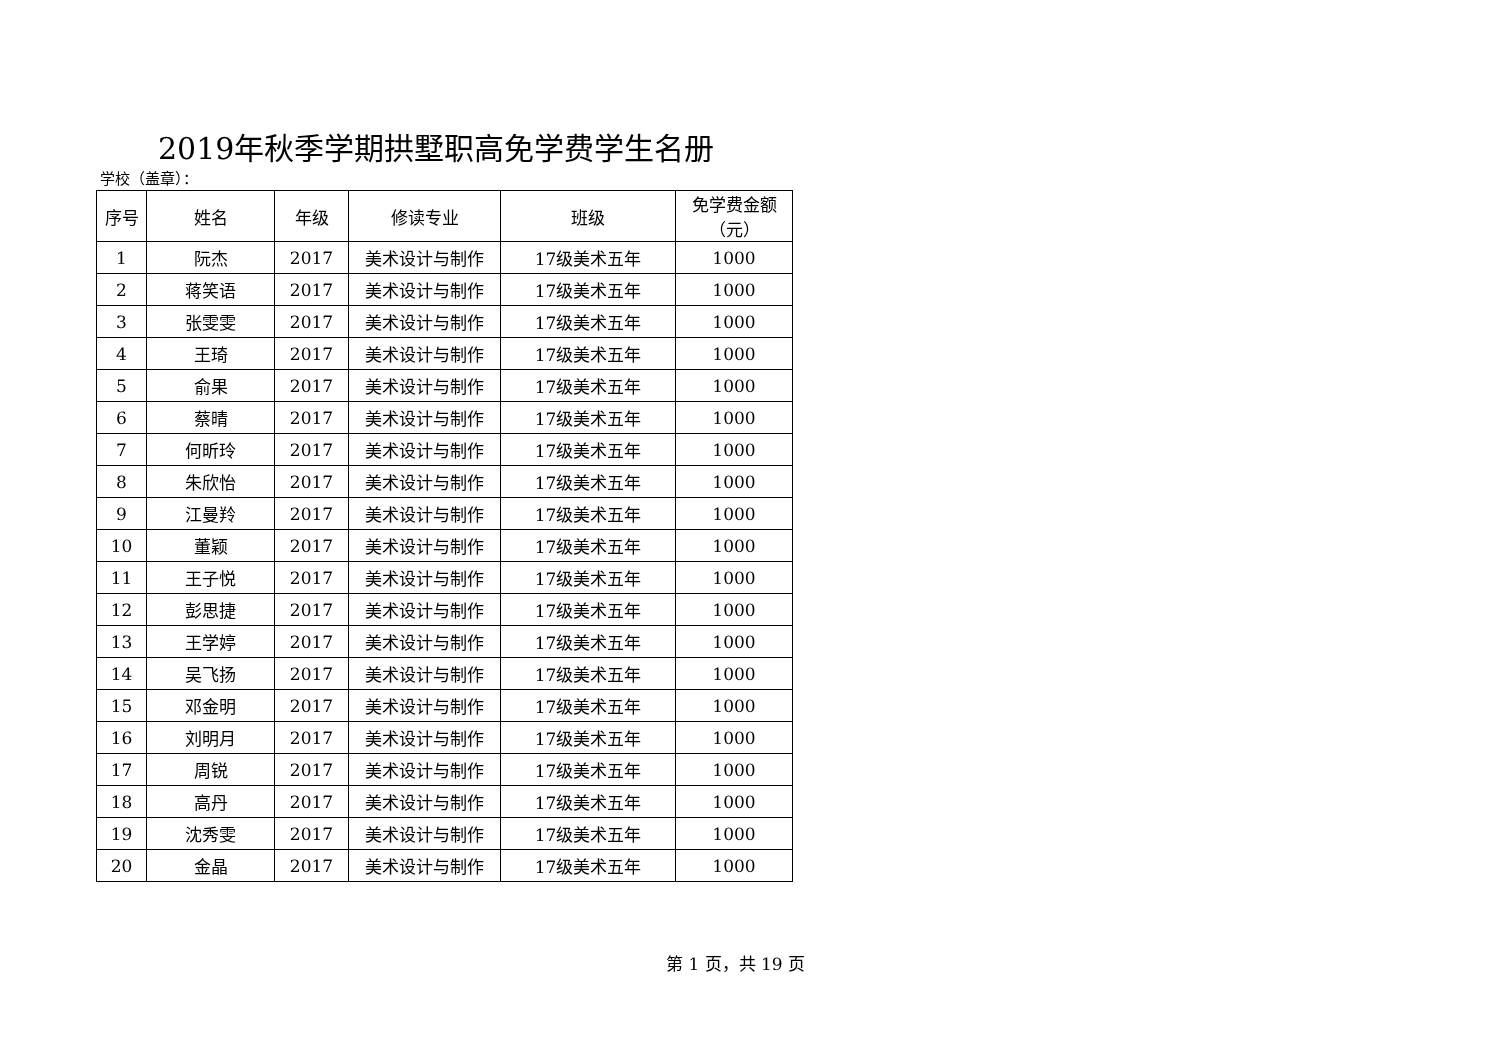2019年秋季学期拱墅职高免学费学生名册
学校（盖章）：
| 序号 | 姓名 | 年级 | 修读专业 | 班级 | 免学费金额 （元） |
| --- | --- | --- | --- | --- | --- |
| 1 | 阮杰 | 2017 | 美术设计与制作 | 17级美术五年 | 1000 |
| 2 | 蒋笑语 | 2017 | 美术设计与制作 | 17级美术五年 | 1000 |
| 3 | 张雯雯 | 2017 | 美术设计与制作 | 17级美术五年 | 1000 |
| 4 | 王琦 | 2017 | 美术设计与制作 | 17级美术五年 | 1000 |
| 5 | 俞果 | 2017 | 美术设计与制作 | 17级美术五年 | 1000 |
| 6 | 蔡晴 | 2017 | 美术设计与制作 | 17级美术五年 | 1000 |
| 7 | 何昕玲 | 2017 | 美术设计与制作 | 17级美术五年 | 1000 |
| 8 | 朱欣怡 | 2017 | 美术设计与制作 | 17级美术五年 | 1000 |
| 9 | 江曼羚 | 2017 | 美术设计与制作 | 17级美术五年 | 1000 |
| 10 | 董颖 | 2017 | 美术设计与制作 | 17级美术五年 | 1000 |
| 11 | 王子悦 | 2017 | 美术设计与制作 | 17级美术五年 | 1000 |
| 12 | 彭思捷 | 2017 | 美术设计与制作 | 17级美术五年 | 1000 |
| 13 | 王学婷 | 2017 | 美术设计与制作 | 17级美术五年 | 1000 |
| 14 | 吴飞扬 | 2017 | 美术设计与制作 | 17级美术五年 | 1000 |
| 15 | 邓金明 | 2017 | 美术设计与制作 | 17级美术五年 | 1000 |
| 16 | 刘明月 | 2017 | 美术设计与制作 | 17级美术五年 | 1000 |
| 17 | 周锐 | 2017 | 美术设计与制作 | 17级美术五年 | 1000 |
| 18 | 高丹 | 2017 | 美术设计与制作 | 17级美术五年 | 1000 |
| 19 | 沈秀雯 | 2017 | 美术设计与制作 | 17级美术五年 | 1000 |
| 20 | 金晶 | 2017 | 美术设计与制作 | 17级美术五年 | 1000 |
第 1 页，共 19 页